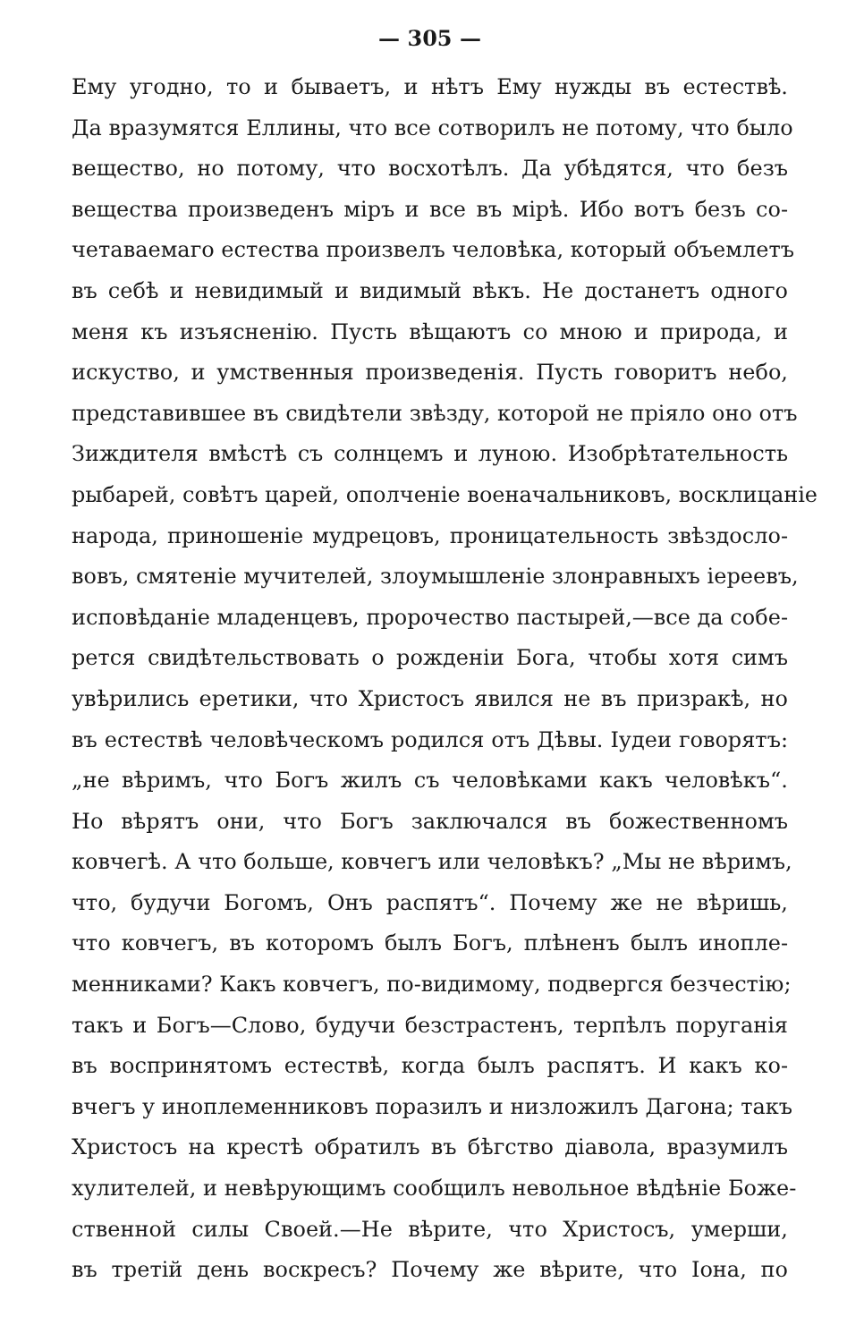— 305 —
Ему угодно, то и бываетъ, и нѣтъ Ему нужды въ естествѣ.
Да вразумятся Еллины, что все сотворилъ не потому, что было
вещество, но потому, что восхотѣлъ. Да убѣдятся, что безъ
вещества произведенъ міръ и все въ мірѣ. Ибо вотъ безъ со-
четаваемаго естества произвелъ человѣка, который объемлетъ
въ себѣ и невидимый и видимый вѣкъ. Не достанетъ одного
меня къ изъясненію. Пусть вѣщаютъ со мною и природа, и
искуство, и умственныя произведенія. Пусть говоритъ небо,
представившее въ свидѣтели звѣзду, которой не пріяло оно отъ
Зиждителя вмѣстѣ съ солнцемъ и луною. Изобрѣтательность
рыбарей, совѣтъ царей, ополченіе военачальниковъ, восклицаніе
народа, приношеніе мудрецовъ, проницательность звѣздосло-
вовъ, смятеніе мучителей, злоумышленіе злонравныхъ іереевъ,
исповѣданіе младенцевъ, пророчество пастырей,—все да собе-
рется свидѣтельствовать о рожденіи Бога, чтобы хотя симъ
увѣрились еретики, что Христосъ явился не въ призракѣ, но
въ естествѣ человѣческомъ родился отъ Дѣвы. Іудеи говорятъ:
„не вѣримъ, что Богъ жилъ съ человѣками какъ человѣкъ“.
Но вѣрятъ они, что Богъ заключался въ божественномъ
ковчегѣ. А что больше, ковчегъ или человѣкъ? „Мы не вѣримъ,
что, будучи Богомъ, Онъ распятъ“. Почему же не вѣришь,
что ковчегъ, въ которомъ былъ Богъ, плѣненъ былъ инопле-
менниками? Какъ ковчегъ, по-видимому, подвергся безчестію;
такъ и Богъ—Слово, будучи безстрастенъ, терпѣлъ поруганія
въ воспринятомъ естествѣ, когда былъ распятъ. И какъ ко-
вчегъ у иноплеменниковъ поразилъ и низложилъ Дагона; такъ
Христосъ на крестѣ обратилъ въ бѣгство діавола, вразумилъ
хулителей, и невѣрующимъ сообщилъ невольное вѣдѣніе Боже-
ственной силы Своей.—Не вѣрите, что Христосъ, умерши,
въ третій день воскресъ? Почему же вѣрите, что Іона, по